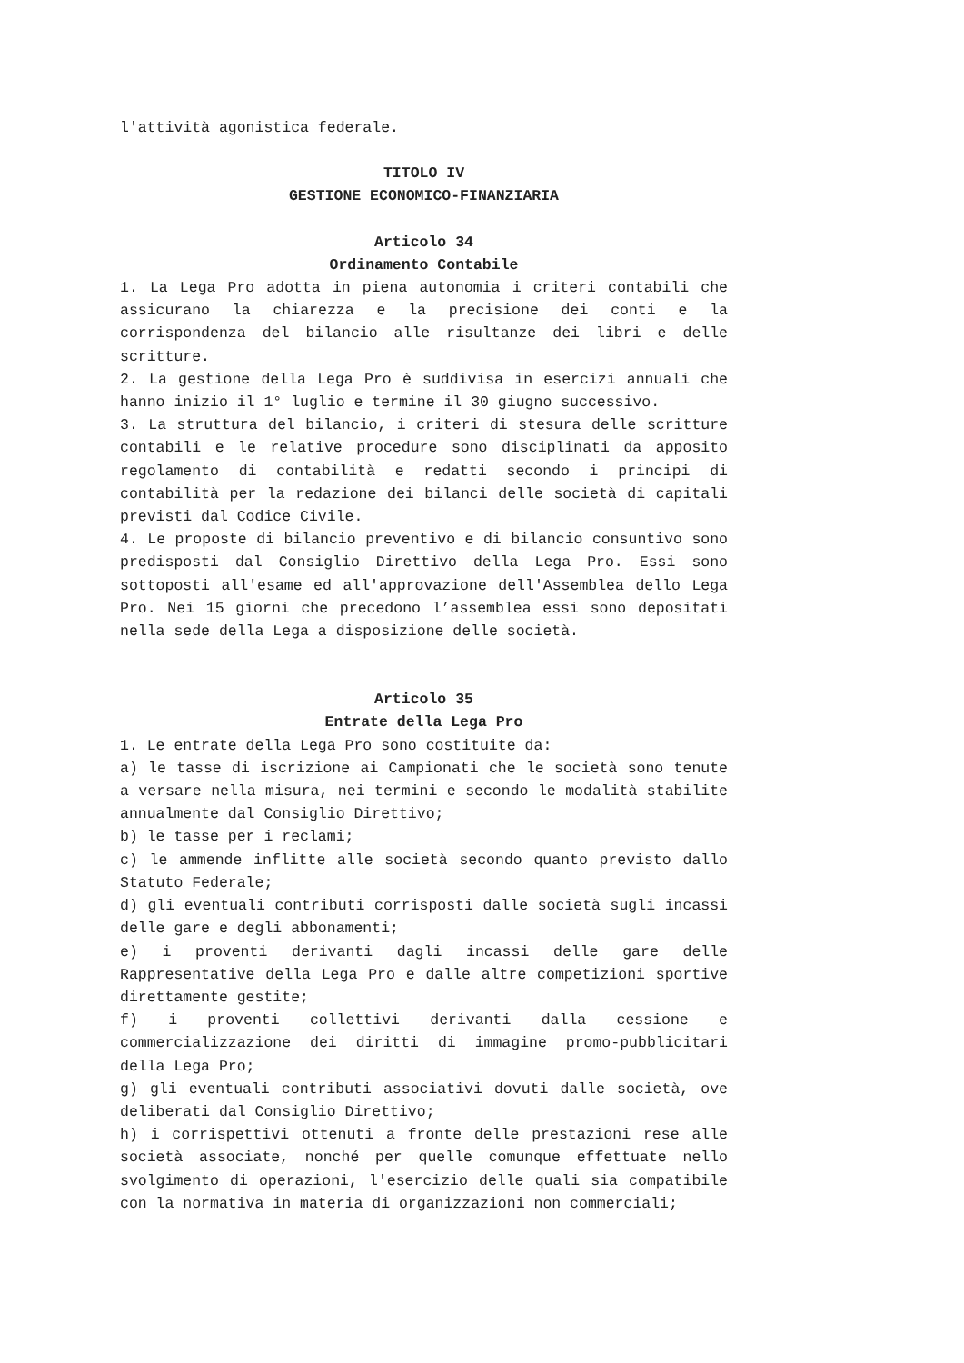l'attività agonistica federale.
TITOLO IV
GESTIONE ECONOMICO-FINANZIARIA
Articolo 34
Ordinamento Contabile
1. La Lega Pro adotta in piena autonomia i criteri contabili che assicurano la chiarezza e la precisione dei conti e la corrispondenza del bilancio alle risultanze dei libri e delle scritture.
2. La gestione della Lega Pro è suddivisa in esercizi annuali che hanno inizio il 1° luglio e termine il 30 giugno successivo.
3. La struttura del bilancio, i criteri di stesura delle scritture contabili e le relative procedure sono disciplinati da apposito regolamento di contabilità e redatti secondo i principi di contabilità per la redazione dei bilanci delle società di capitali previsti dal Codice Civile.
4. Le proposte di bilancio preventivo e di bilancio consuntivo sono predisposti dal Consiglio Direttivo della Lega Pro. Essi sono sottoposti all'esame ed all'approvazione dell'Assemblea dello Lega Pro. Nei 15 giorni che precedono l’assemblea essi sono depositati nella sede della Lega a disposizione delle società.
Articolo 35
Entrate della Lega Pro
1. Le entrate della Lega Pro sono costituite da:
a) le tasse di iscrizione ai Campionati che le società sono tenute a versare nella misura, nei termini e secondo le modalità stabilite annualmente dal Consiglio Direttivo;
b) le tasse per i reclami;
c) le ammende inflitte alle società secondo quanto previsto dallo Statuto Federale;
d) gli eventuali contributi corrisposti dalle società sugli incassi delle gare e degli abbonamenti;
e) i proventi derivanti dagli incassi delle gare delle Rappresentative della Lega Pro e dalle altre competizioni sportive direttamente gestite;
f) i proventi collettivi derivanti dalla cessione e commercializzazione dei diritti di immagine promo-pubblicitari della Lega Pro;
g) gli eventuali contributi associativi dovuti dalle società, ove deliberati dal Consiglio Direttivo;
h) i corrispettivi ottenuti a fronte delle prestazioni rese alle società associate, nonché per quelle comunque effettuate nello svolgimento di operazioni, l'esercizio delle quali sia compatibile con la normativa in materia di organizzazioni non commerciali;